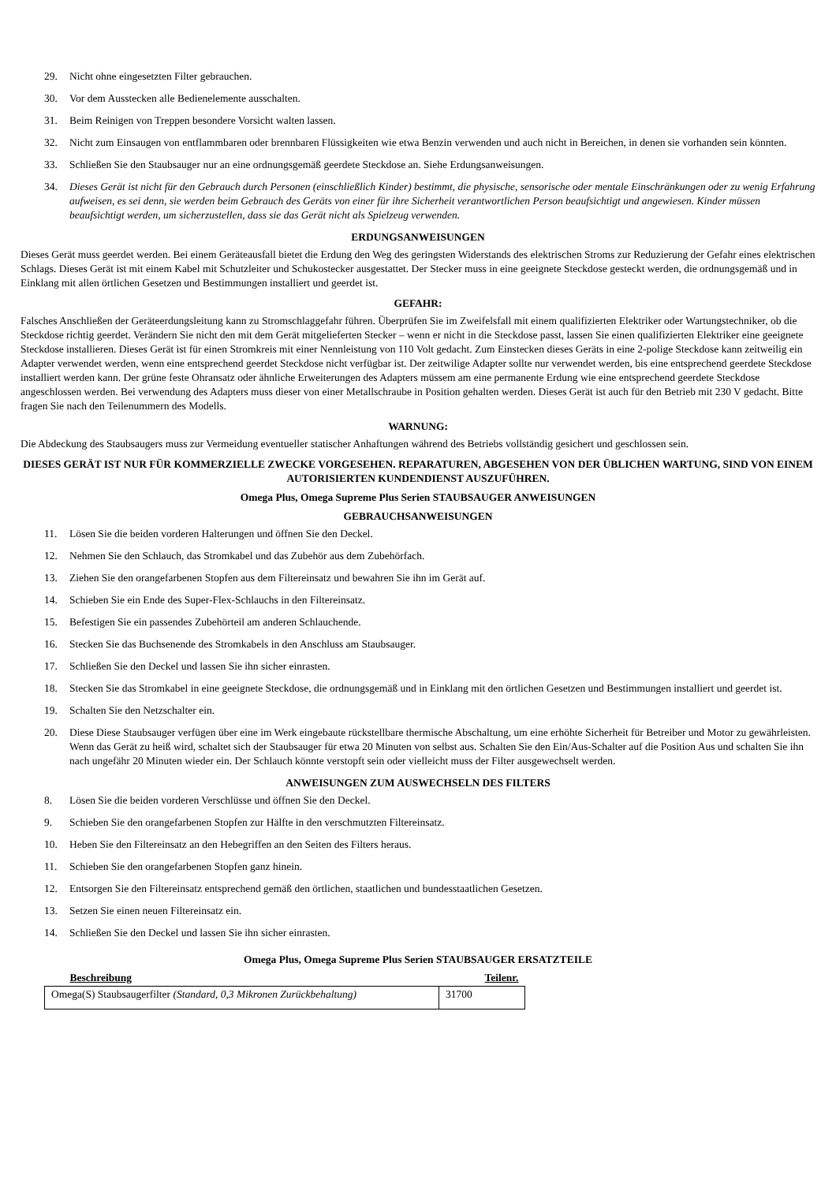29. Nicht ohne eingesetzten Filter gebrauchen.
30. Vor dem Ausstecken alle Bedienelemente ausschalten.
31. Beim Reinigen von Treppen besondere Vorsicht walten lassen.
32. Nicht zum Einsaugen von entflammbaren oder brennbaren Flüssigkeiten wie etwa Benzin verwenden und auch nicht in Bereichen, in denen sie vorhanden sein könnten.
33. Schließen Sie den Staubsauger nur an eine ordnungsgemäß geerdete Steckdose an. Siehe Erdungsanweisungen.
34. Dieses Gerät ist nicht für den Gebrauch durch Personen (einschließlich Kinder) bestimmt, die physische, sensorische oder mentale Einschränkungen oder zu wenig Erfahrung aufweisen, es sei denn, sie werden beim Gebrauch des Geräts von einer für ihre Sicherheit verantwortlichen Person beaufsichtigt und angewiesen. Kinder müssen beaufsichtigt werden, um sicherzustellen, dass sie das Gerät nicht als Spielzeug verwenden.
ERDUNGSANWEISUNGEN
Dieses Gerät muss geerdet werden. Bei einem Geräteausfall bietet die Erdung den Weg des geringsten Widerstands des elektrischen Stroms zur Reduzierung der Gefahr eines elektrischen Schlags. Dieses Gerät ist mit einem Kabel mit Schutzleiter und Schukostecker ausgestattet. Der Stecker muss in eine geeignete Steckdose gesteckt werden, die ordnungsgemäß und in Einklang mit allen örtlichen Gesetzen und Bestimmungen installiert und geerdet ist.
GEFAHR:
Falsches Anschließen der Geräteerdungsleitung kann zu Stromschlaggefahr führen. Überprüfen Sie im Zweifelsfall mit einem qualifizierten Elektriker oder Wartungstechniker, ob die Steckdose richtig geerdet. Verändern Sie nicht den mit dem Gerät mitgelieferten Stecker – wenn er nicht in die Steckdose passt, lassen Sie einen qualifizierten Elektriker eine geeignete Steckdose installieren. Dieses Gerät ist für einen Stromkreis mit einer Nennleistung von 110 Volt gedacht. Zum Einstecken dieses Geräts in eine 2-polige Steckdose kann zeitweilig ein Adapter verwendet werden, wenn eine entsprechend geerdet Steckdose nicht verfügbar ist. Der zeitwilige Adapter sollte nur verwendet werden, bis eine entsprechend geerdete Steckdose installiert werden kann. Der grüne feste Ohransatz oder ähnliche Erweiterungen des Adapters müssem am eine permanente Erdung wie eine entsprechend geerdete Steckdose angeschlossen werden. Bei verwendung des Adapters muss dieser von einer Metallschraube in Position gehalten werden. Dieses Gerät ist auch für den Betrieb mit 230 V gedacht. Bitte fragen Sie nach den Teilenummern des Modells.
WARNUNG:
Die Abdeckung des Staubsaugers muss zur Vermeidung eventueller statischer Anhaftungen während des Betriebs vollständig gesichert und geschlossen sein.
DIESES GERÄT IST NUR FÜR KOMMERZIELLE ZWECKE VORGESEHEN. REPARATUREN, ABGESEHEN VON DER ÜBLICHEN WARTUNG, SIND VON EINEM AUTORISIERTEN KUNDENDIENST AUSZUFÜHREN.
Omega Plus, Omega Supreme Plus Serien STAUBSAUGER ANWEISUNGEN
GEBRAUCHSANWEISUNGEN
11. Lösen Sie die beiden vorderen Halterungen und öffnen Sie den Deckel.
12. Nehmen Sie den Schlauch, das Stromkabel und das Zubehör aus dem Zubehörfach.
13. Ziehen Sie den orangefarbenen Stopfen aus dem Filtereinsatz und bewahren Sie ihn im Gerät auf.
14. Schieben Sie ein Ende des Super-Flex-Schlauchs in den Filtereinsatz.
15. Befestigen Sie ein passendes Zubehörteil am anderen Schlauchende.
16. Stecken Sie das Buchsenende des Stromkabels in den Anschluss am Staubsauger.
17. Schließen Sie den Deckel und lassen Sie ihn sicher einrasten.
18. Stecken Sie das Stromkabel in eine geeignete Steckdose, die ordnungsgemäß und in Einklang mit den örtlichen Gesetzen und Bestimmungen installiert und geerdet ist.
19. Schalten Sie den Netzschalter ein.
20. Diese Diese Staubsauger verfügen über eine im Werk eingebaute rückstellbare thermische Abschaltung, um eine erhöhte Sicherheit für Betreiber und Motor zu gewährleisten. Wenn das Gerät zu heiß wird, schaltet sich der Staubsauger für etwa 20 Minuten von selbst aus. Schalten Sie den Ein/Aus-Schalter auf die Position Aus und schalten Sie ihn nach ungefähr 20 Minuten wieder ein. Der Schlauch könnte verstopft sein oder vielleicht muss der Filter ausgewechselt werden.
ANWEISUNGEN ZUM AUSWECHSELN DES FILTERS
8. Lösen Sie die beiden vorderen Verschlüsse und öffnen Sie den Deckel.
9. Schieben Sie den orangefarbenen Stopfen zur Hälfte in den verschmutzten Filtereinsatz.
10. Heben Sie den Filtereinsatz an den Hebegriffen an den Seiten des Filters heraus.
11. Schieben Sie den orangefarbenen Stopfen ganz hinein.
12. Entsorgen Sie den Filtereinsatz entsprechend gemäß den örtlichen, staatlichen und bundesstaatlichen Gesetzen.
13. Setzen Sie einen neuen Filtereinsatz ein.
14. Schließen Sie den Deckel und lassen Sie ihn sicher einrasten.
Omega Plus, Omega Supreme Plus Serien STAUBSAUGER ERSATZTEILE
| Beschreibung | Teilenr. |
| --- | --- |
| Omega(S) Staubsaugerfilter (Standard, 0,3 Mikronen Zurückbehaltung) | 31700 |